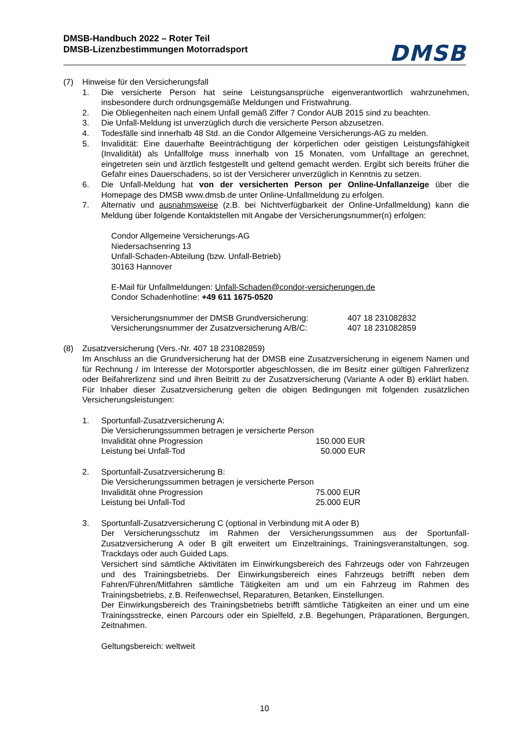DMSB-Handbuch 2022 – Roter Teil
DMSB-Lizenzbestimmungen Motorradsport
DMSB
(7) Hinweise für den Versicherungsfall
1. Die versicherte Person hat seine Leistungsansprüche eigenverantwortlich wahrzunehmen, insbesondere durch ordnungsgemäße Meldungen und Fristwahrung.
2. Die Obliegenheiten nach einem Unfall gemäß Ziffer 7 Condor AUB 2015 sind zu beachten.
3. Die Unfall-Meldung ist unverzüglich durch die versicherte Person abzusetzen.
4. Todesfälle sind innerhalb 48 Std. an die Condor Allgemeine Versicherungs-AG zu melden.
5. Invalidität: Eine dauerhafte Beeinträchtigung der körperlichen oder geistigen Leistungsfähigkeit (Invalidität) als Unfallfolge muss innerhalb von 15 Monaten, vom Unfalltage an gerechnet, eingetreten sein und ärztlich festgestellt und geltend gemacht werden. Ergibt sich bereits früher die Gefahr eines Dauerschadens, so ist der Versicherer unverzüglich in Kenntnis zu setzen.
6. Die Unfall-Meldung hat von der versicherten Person per Online-Unfallanzeige über die Homepage des DMSB www.dmsb.de unter Online-Unfallmeldung zu erfolgen.
7. Alternativ und ausnahmsweise (z.B. bei Nichtverfügbarkeit der Online-Unfallmeldung) kann die Meldung über folgende Kontaktstellen mit Angabe der Versicherungsnummer(n) erfolgen:
Condor Allgemeine Versicherungs-AG
Niedersachsenring 13
Unfall-Schaden-Abteilung (bzw. Unfall-Betrieb)
30163 Hannover
E-Mail für Unfallmeldungen: Unfall-Schaden@condor-versicherungen.de
Condor Schadenhotline: +49 611 1675-0520
Versicherungsnummer der DMSB Grundversicherung: 407 18 231082832
Versicherungsnummer der Zusatzversicherung A/B/C: 407 18 231082859
(8) Zusatzversicherung (Vers.-Nr. 407 18 231082859)
Im Anschluss an die Grundversicherung hat der DMSB eine Zusatzversicherung in eigenem Namen und für Rechnung / im Interesse der Motorsportler abgeschlossen, die im Besitz einer gültigen Fahrerlizenz oder Beifahrerlizenz sind und ihren Beitritt zu der Zusatzversicherung (Variante A oder B) erklärt haben. Für Inhaber dieser Zusatzversicherung gelten die obigen Bedingungen mit folgenden zusätzlichen Versicherungsleistungen:
1. Sportunfall-Zusatzversicherung A:
Die Versicherungssummen betragen je versicherte Person
Invalidität ohne Progression 150.000 EUR
Leistung bei Unfall-Tod 50.000 EUR
2. Sportunfall-Zusatzversicherung B:
Die Versicherungssummen betragen je versicherte Person
Invalidität ohne Progression 75.000 EUR
Leistung bei Unfall-Tod 25.000 EUR
3. Sportunfall-Zusatzversicherung C (optional in Verbindung mit A oder B)
Der Versicherungsschutz im Rahmen der Versicherungssummen aus der Sportunfall-Zusatzversicherung A oder B gilt erweitert um Einzeltrainings, Trainingsveranstaltungen, sog. Trackdays oder auch Guided Laps.
Versichert sind sämtliche Aktivitäten im Einwirkungsbereich des Fahrzeugs oder von Fahrzeugen und des Trainingsbetriebs. Der Einwirkungsbereich eines Fahrzeugs betrifft neben dem Fahren/Führen/Mitfahren sämtliche Tätigkeiten am und um ein Fahrzeug im Rahmen des Trainingsbetriebs, z.B. Reifenwechsel, Reparaturen, Betanken, Einstellungen.
Der Einwirkungsbereich des Trainingsbetriebs betrifft sämtliche Tätigkeiten an einer und um eine Trainingsstrecke, einen Parcours oder ein Spielfeld, z.B. Begehungen, Präparationen, Bergungen, Zeitnahmen.
Geltungsbereich: weltweit
10